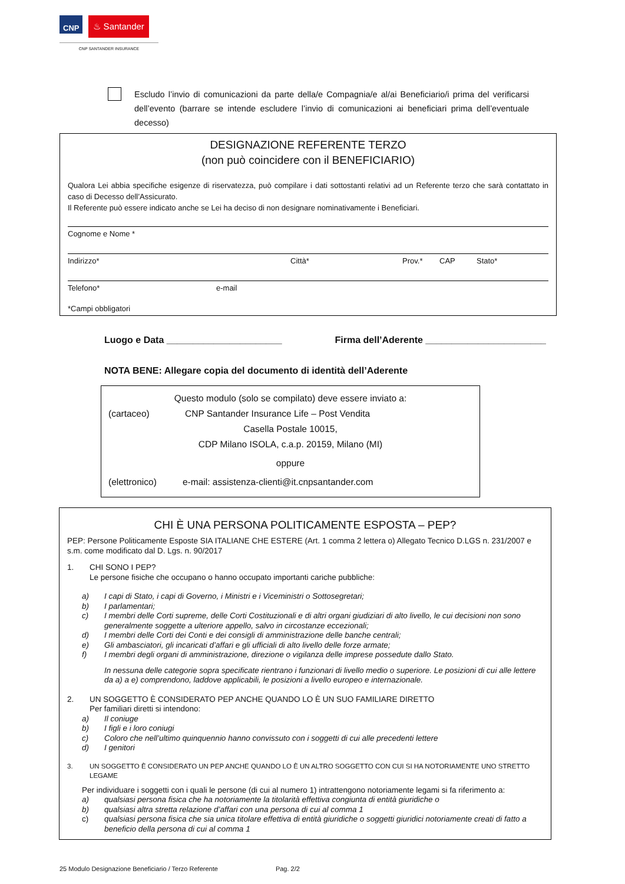CNP ♨ Santander
CNP SANTANDER INSURANCE
Escludo l’invio di comunicazioni da parte della/e Compagnia/e al/ai Beneficiario/i prima del verificarsi dell’evento (barrare se intende escludere l’invio di comunicazioni ai beneficiari prima dell’eventuale decesso)
DESIGNAZIONE REFERENTE TERZO
(non può coincidere con il BENEFICIARIO)
Qualora Lei abbia specifiche esigenze di riservatezza, può compilare i dati sottostanti relativi ad un Referente terzo che sarà contattato in caso di Decesso dell’Assicurato.
Il Referente può essere indicato anche se Lei ha deciso di non designare nominativamente i Beneficiari.
Cognome e Nome *
Indirizzo* Città* Prov.* CAP Stato*
Telefono* e-mail
*Campi obbligatori
Luogo e Data ______________________ Firma dell’Aderente _______________________
NOTA BENE: Allegare copia del documento di identità dell’Aderente
Questo modulo (solo se compilato) deve essere inviato a:
(cartaceo) CNP Santander Insurance Life – Post Vendita
Casella Postale 10015,
CDP Milano ISOLA, c.a.p. 20159, Milano (MI)
oppure
(elettronico) e-mail: assistenza-clienti@it.cnpsantander.com
CHI È UNA PERSONA POLITICAMENTE ESPOSTA – PEP?
PEP: Persone Politicamente Esposte SIA ITALIANE CHE ESTERE (Art. 1 comma 2 lettera o) Allegato Tecnico D.LGS n. 231/2007 e s.m. come modificato dal D. Lgs. n. 90/2017
1. CHI SONO I PEP?
Le persone fisiche che occupano o hanno occupato importanti cariche pubbliche:
a) I capi di Stato, i capi di Governo, i Ministri e i Viceministri o Sottosegretari;
b) I parlamentari;
c) I membri delle Corti supreme, delle Corti Costituzionali e di altri organi giudiziari di alto livello, le cui decisioni non sono generalmente soggette a ulteriore appello, salvo in circostanze eccezionali;
d) I membri delle Corti dei Conti e dei consigli di amministrazione delle banche centrali;
e) Gli ambasciatori, gli incaricati d’affari e gli ufficiali di alto livello delle forze armate;
f) I membri degli organi di amministrazione, direzione o vigilanza delle imprese possedute dallo Stato.
In nessuna delle categorie sopra specificate rientrano i funzionari di livello medio o superiore. Le posizioni di cui alle lettere da a) a e) comprendono, laddove applicabili, le posizioni a livello europeo e internazionale.
2. UN SOGGETTO È CONSIDERATO PEP ANCHE QUANDO LO È UN SUO FAMILIARE DIRETTO
Per familiari diretti si intendono:
a) Il coniuge
b) I figli e i loro coniugi
c) Coloro che nell’ultimo quinquennio hanno convissuto con i soggetti di cui alle precedenti lettere
d) I genitori
3. UN SOGGETTO È CONSIDERATO UN PEP ANCHE QUANDO LO È UN ALTRO SOGGETTO CON CUI SI HA NOTORIAMENTE UNO STRETTO LEGAME
Per individuare i soggetti con i quali le persone (di cui al numero 1) intrattengono notoriamente legami si fa riferimento a:
a) qualsiasi persona fisica che ha notoriamente la titolarità effettiva congiunta di entità giuridiche o
b) qualsiasi altra stretta relazione d’affari con una persona di cui al comma 1
c) qualsiasi persona fisica che sia unica titolare effettiva di entità giuridiche o soggetti giuridici notoriamente creati di fatto a beneficio della persona di cui al comma 1
25 Modulo Designazione Beneficiario / Terzo Referente Pag. 2/2